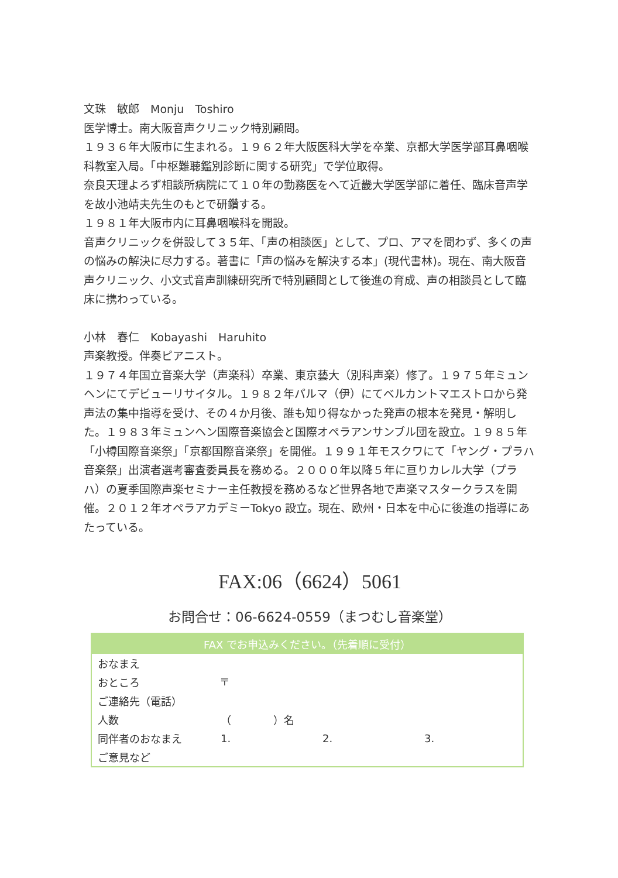文珠　敏郎　Monju　Toshiro
医学博士。南大阪音声クリニック特別顧問。
１９３６年大阪市に生まれる。１９６２年大阪医科大学を卒業、京都大学医学部耳鼻咽喉科教室入局。「中枢難聴鑑別診断に関する研究」で学位取得。
奈良天理よろず相談所病院にて１０年の勤務医をへて近畿大学医学部に着任、臨床音声学を故小池靖夫先生のもとで研鑽する。
１９８１年大阪市内に耳鼻咽喉科を開設。
音声クリニックを併設して３５年、「声の相談医」として、プロ、アマを問わず、多くの声の悩みの解決に尽力する。著書に「声の悩みを解決する本」(現代書林)。現在、南大阪音声クリニック、小文式音声訓練研究所で特別顧問として後進の育成、声の相談員として臨床に携わっている。
小林　春仁　Kobayashi　Haruhito
声楽教授。伴奏ピアニスト。
１９７４年国立音楽大学（声楽科）卒業、東京藝大（別科声楽）修了。１９７５年ミュンヘンにてデビューリサイタル。１９８２年パルマ（伊）にてベルカントマエストロから発声法の集中指導を受け、その４か月後、誰も知り得なかった発声の根本を発見・解明した。１９８３年ミュンヘン国際音楽協会と国際オペラアンサンブル団を設立。１９８５年「小樽国際音楽祭」「京都国際音楽祭」を開催。１９９１年モスクワにて「ヤング・プラハ音楽祭」出演者選考審査委員長を務める。２０００年以降５年に亘りカレル大学（プラハ）の夏季国際声楽セミナー主任教授を務めるなど世界各地で声楽マスタークラスを開催。２０１２年オペラアカデミーTokyo 設立。現在、欧州・日本を中心に後進の指導にあたっている。
FAX:06（6624）5061
お問合せ：06-6624-0559（まつむし音楽堂）
| FAX でお申込みください。（先着順に受付） | | | |
| --- | --- | --- | --- |
| おなまえ | | | |
| おところ | 〒 | | |
| ご連絡先（電話） | | | |
| 人数 | （ ）名 | | |
| 同伴者のおなまえ | 1. | 2. | 3. |
| ご意見など | | | |